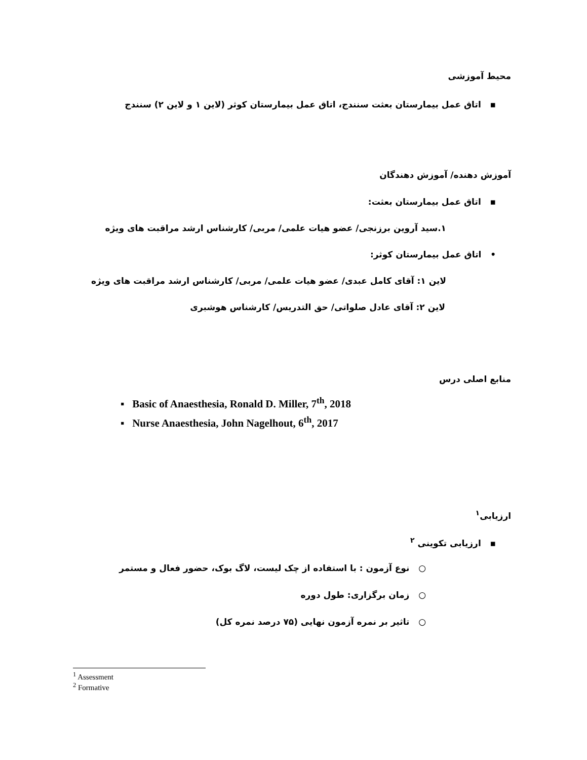محیط آموزشی
▪ اتاق عمل بیمارستان بعثت سنندج، اتاق عمل بیمارستان کوثر (لاین ۱ و لاین ۲) سنندج
آموزش دهنده/ آموزش دهندگان
▪ اتاق عمل بیمارستان بعثت:
۱.سید آروین برزنجی/ عضو هیات علمی/ مربی/ کارشناس ارشد مراقبت های ویژه
• اتاق عمل بیمارستان کوثر:
لاین ۱: آقای کامل عبدی/ عضو هیات علمی/ مربی/ کارشناس ارشد مراقبت های ویژه
لاین ۲: آقای عادل صلواتی/ حق التدریس/ کارشناس هوشبری
منابع اصلی درس
▪ Basic of Anaesthesia, Ronald D. Miller, 7<sup>th</sup>, 2018
▪ Nurse Anaesthesia, John Nagelhout, 6<sup>th</sup>, 2017
ارزیابی<sup>۱</sup>
▪ ارزیابی تکوینی <sup>۲</sup>
○ نوع آزمون : با استفاده از چک لیست، لاگ بوک، حضور فعال و مستمر
○ زمان برگزاری: طول دوره
○ تاثیر بر نمره آزمون نهایی (۷۵ درصد نمره کل)
<sup>1</sup> Assessment
<sup>2</sup> Formative